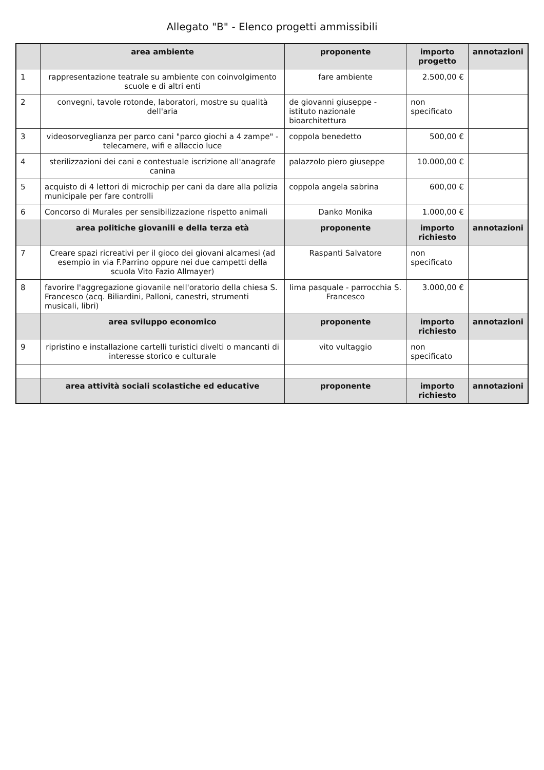Allegato "B" - Elenco progetti ammissibili
| | area ambiente | proponente | importo progetto | annotazioni |
| --- | --- | --- | --- | --- |
| 1 | rappresentazione teatrale su ambiente con coinvolgimento scuole e di altri enti | fare ambiente | 2.500,00 € | |
| 2 | convegni, tavole rotonde, laboratori, mostre su qualità dell'aria | de giovanni giuseppe - istituto nazionale bioarchitettura | non specificato | |
| 3 | videosorveglianza per parco cani "parco giochi a 4 zampe" - telecamere, wifi e allaccio luce | coppola benedetto | 500,00 € | |
| 4 | sterilizzazioni dei cani e contestuale iscrizione all'anagrafe canina | palazzolo piero giuseppe | 10.000,00 € | |
| 5 | acquisto di 4 lettori di microchip per cani da dare alla polizia municipale per fare controlli | coppola angela sabrina | 600,00 € | |
| 6 | Concorso di Murales per sensibilizzazione rispetto animali | Danko Monika | 1.000,00 € | |
| | area politiche giovanili e della terza età | proponente | importo richiesto | annotazioni |
| 7 | Creare spazi ricreativi per il gioco dei giovani alcamesi (ad esempio in via F.Parrino oppure nei due campetti della scuola Vito Fazio Allmayer) | Raspanti Salvatore | non specificato | |
| 8 | favorire l'aggregazione giovanile nell'oratorio della chiesa S. Francesco (acq. Biliardini, Palloni, canestri, strumenti musicali, libri) | lima pasquale - parrocchia S. Francesco | 3.000,00 € | |
| | area sviluppo economico | proponente | importo richiesto | annotazioni |
| 9 | ripristino e installazione cartelli turistici divelti o mancanti di interesse storico e culturale | vito vultaggio | non specificato | |
| | area attività sociali scolastiche ed educative | proponente | importo richiesto | annotazioni |